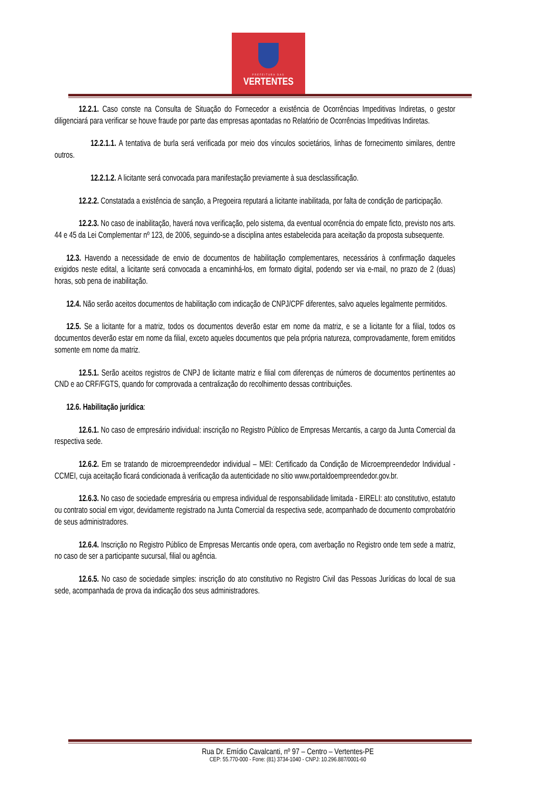PREFEITURA DAS
VERTENTES
12.2.1. Caso conste na Consulta de Situação do Fornecedor a existência de Ocorrências Impeditivas Indiretas, o gestor diligenciará para verificar se houve fraude por parte das empresas apontadas no Relatório de Ocorrências Impeditivas Indiretas.
12.2.1.1. A tentativa de burla será verificada por meio dos vínculos societários, linhas de fornecimento similares, dentre outros.
12.2.1.2. A licitante será convocada para manifestação previamente à sua desclassificação.
12.2.2. Constatada a existência de sanção, a Pregoeira reputará a licitante inabilitada, por falta de condição de participação.
12.2.3. No caso de inabilitação, haverá nova verificação, pelo sistema, da eventual ocorrência do empate ficto, previsto nos arts. 44 e 45 da Lei Complementar nº 123, de 2006, seguindo-se a disciplina antes estabelecida para aceitação da proposta subsequente.
12.3. Havendo a necessidade de envio de documentos de habilitação complementares, necessários à confirmação daqueles exigidos neste edital, a licitante será convocada a encaminhá-los, em formato digital, podendo ser via e-mail, no prazo de 2 (duas) horas, sob pena de inabilitação.
12.4. Não serão aceitos documentos de habilitação com indicação de CNPJ/CPF diferentes, salvo aqueles legalmente permitidos.
12.5. Se a licitante for a matriz, todos os documentos deverão estar em nome da matriz, e se a licitante for a filial, todos os documentos deverão estar em nome da filial, exceto aqueles documentos que pela própria natureza, comprovadamente, forem emitidos somente em nome da matriz.
12.5.1. Serão aceitos registros de CNPJ de licitante matriz e filial com diferenças de números de documentos pertinentes ao CND e ao CRF/FGTS, quando for comprovada a centralização do recolhimento dessas contribuições.
12.6. Habilitação jurídica:
12.6.1. No caso de empresário individual: inscrição no Registro Público de Empresas Mercantis, a cargo da Junta Comercial da respectiva sede.
12.6.2. Em se tratando de microempreendedor individual – MEI: Certificado da Condição de Microempreendedor Individual - CCMEI, cuja aceitação ficará condicionada à verificação da autenticidade no sítio www.portaldoempreendedor.gov.br.
12.6.3. No caso de sociedade empresária ou empresa individual de responsabilidade limitada - EIRELI: ato constitutivo, estatuto ou contrato social em vigor, devidamente registrado na Junta Comercial da respectiva sede, acompanhado de documento comprobatório de seus administradores.
12.6.4. Inscrição no Registro Público de Empresas Mercantis onde opera, com averbação no Registro onde tem sede a matriz, no caso de ser a participante sucursal, filial ou agência.
12.6.5. No caso de sociedade simples: inscrição do ato constitutivo no Registro Civil das Pessoas Jurídicas do local de sua sede, acompanhada de prova da indicação dos seus administradores.
Rua Dr. Emídio Cavalcanti, nº 97 – Centro – Vertentes-PE
CEP: 55.770-000 - Fone: (81) 3734-1040 - CNPJ: 10.296.887/0001-60